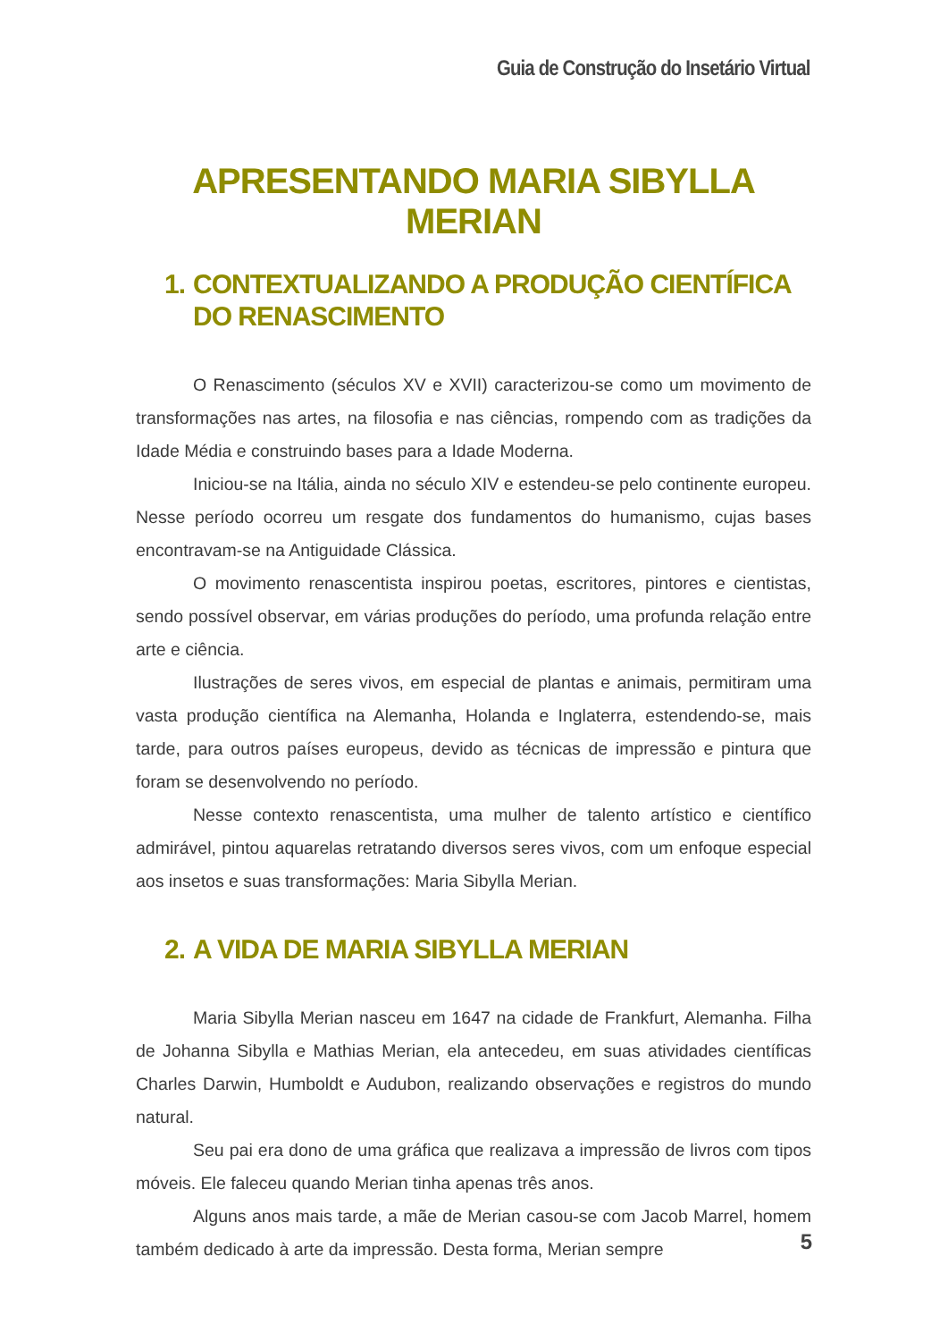Guia de Construção do Insetário Virtual
APRESENTANDO MARIA SIBYLLA MERIAN
1. CONTEXTUALIZANDO A PRODUÇÃO CIENTÍFICA DO RENASCIMENTO
O Renascimento (séculos XV e XVII) caracterizou-se como um movimento de transformações nas artes, na filosofia e nas ciências, rompendo com as tradições da Idade Média e construindo bases para a Idade Moderna.
Iniciou-se na Itália, ainda no século XIV e estendeu-se pelo continente europeu. Nesse período ocorreu um resgate dos fundamentos do humanismo, cujas bases encontravam-se na Antiguidade Clássica.
O movimento renascentista inspirou poetas, escritores, pintores e cientistas, sendo possível observar, em várias produções do período, uma profunda relação entre arte e ciência.
Ilustrações de seres vivos, em especial de plantas e animais, permitiram uma vasta produção científica na Alemanha, Holanda e Inglaterra, estendendo-se, mais tarde, para outros países europeus, devido as técnicas de impressão e pintura que foram se desenvolvendo no período.
Nesse contexto renascentista, uma mulher de talento artístico e científico admirável, pintou aquarelas retratando diversos seres vivos, com um enfoque especial aos insetos e suas transformações: Maria Sibylla Merian.
2. A VIDA DE MARIA SIBYLLA MERIAN
Maria Sibylla Merian nasceu em 1647 na cidade de Frankfurt, Alemanha. Filha de Johanna Sibylla e Mathias Merian, ela antecedeu, em suas atividades científicas Charles Darwin, Humboldt e Audubon, realizando observações e registros do mundo natural.
Seu pai era dono de uma gráfica que realizava a impressão de livros com tipos móveis. Ele faleceu quando Merian tinha apenas três anos.
Alguns anos mais tarde, a mãe de Merian casou-se com Jacob Marrel, homem também dedicado à arte da impressão. Desta forma, Merian sempre
5